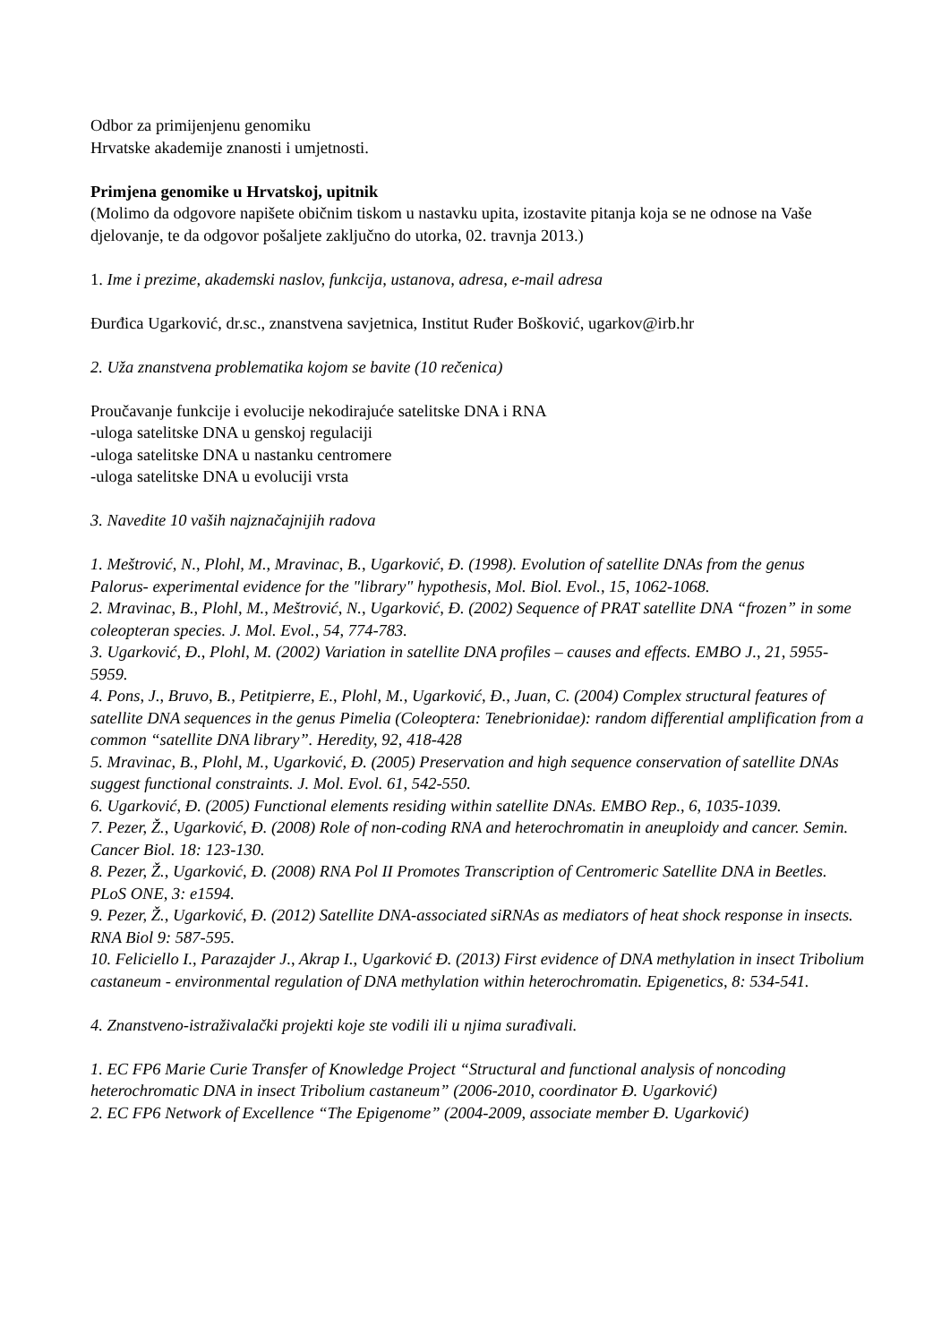Odbor za primijenjenu genomiku
Hrvatske akademije znanosti i umjetnosti.
Primjena genomike u Hrvatskoj, upitnik
(Molimo da odgovore napišete običnim tiskom u nastavku upita, izostavite pitanja koja se ne odnose na Vaše djelovanje, te da odgovor pošaljete zaključno do utorka, 02. travnja 2013.)
1. Ime i prezime, akademski naslov, funkcija, ustanova, adresa, e-mail adresa
Đurđica Ugarković, dr.sc., znanstvena savjetnica, Institut Ruđer Bošković, ugarkov@irb.hr
2. Uža znanstvena problematika kojom se bavite (10 rečenica)
Proučavanje funkcije i evolucije nekodirajuće satelitske DNA i RNA
-uloga satelitske DNA u genskoj regulaciji
-uloga satelitske DNA u nastanku centromere
-uloga satelitske DNA u evoluciji vrsta
3. Navedite 10 vaših najznačajnijih radova
1. Meštrović, N., Plohl, M., Mravinac, B., Ugarković, Đ. (1998). Evolution of satellite DNAs from the genus Palorus- experimental evidence for the "library" hypothesis, Mol. Biol. Evol., 15, 1062-1068.
2. Mravinac, B., Plohl, M., Meštrović, N., Ugarković, Đ. (2002) Sequence of PRAT satellite DNA “frozen” in some coleopteran species. J. Mol. Evol., 54, 774-783.
3. Ugarković, Đ., Plohl, M. (2002) Variation in satellite DNA profiles – causes and effects. EMBO J., 21, 5955-5959.
4. Pons, J., Bruvo, B., Petitpierre, E., Plohl, M., Ugarković, Đ., Juan, C. (2004) Complex structural features of satellite DNA sequences in the genus Pimelia (Coleoptera: Tenebrionidae): random differential amplification from a common “satellite DNA library”. Heredity, 92, 418-428
5. Mravinac, B., Plohl, M., Ugarković, Đ. (2005) Preservation and high sequence conservation of satellite DNAs suggest functional constraints. J. Mol. Evol. 61, 542-550.
6. Ugarković, Đ. (2005) Functional elements residing within satellite DNAs. EMBO Rep., 6, 1035-1039.
7. Pezer, Ž., Ugarković, Đ. (2008) Role of non-coding RNA and heterochromatin in aneuploidy and cancer. Semin. Cancer Biol. 18: 123-130.
8. Pezer, Ž., Ugarković, Đ. (2008) RNA Pol II Promotes Transcription of Centromeric Satellite DNA in Beetles. PLoS ONE, 3: e1594.
9. Pezer, Ž., Ugarković, Đ. (2012) Satellite DNA-associated siRNAs as mediators of heat shock response in insects. RNA Biol 9: 587-595.
10. Feliciello I., Parazajder J., Akrap I., Ugarković Đ. (2013) First evidence of DNA methylation in insect Tribolium castaneum - environmental regulation of DNA methylation within heterochromatin. Epigenetics, 8: 534-541.
4. Znanstveno-istraživalački projekti koje ste vodili ili u njima surađivali.
1. EC FP6 Marie Curie Transfer of Knowledge Project “Structural and functional analysis of noncoding heterochromatic DNA in insect Tribolium castaneum” (2006-2010, coordinator Đ. Ugarković)
2. EC FP6 Network of Excellence “The Epigenome” (2004-2009, associate member Đ. Ugarković)